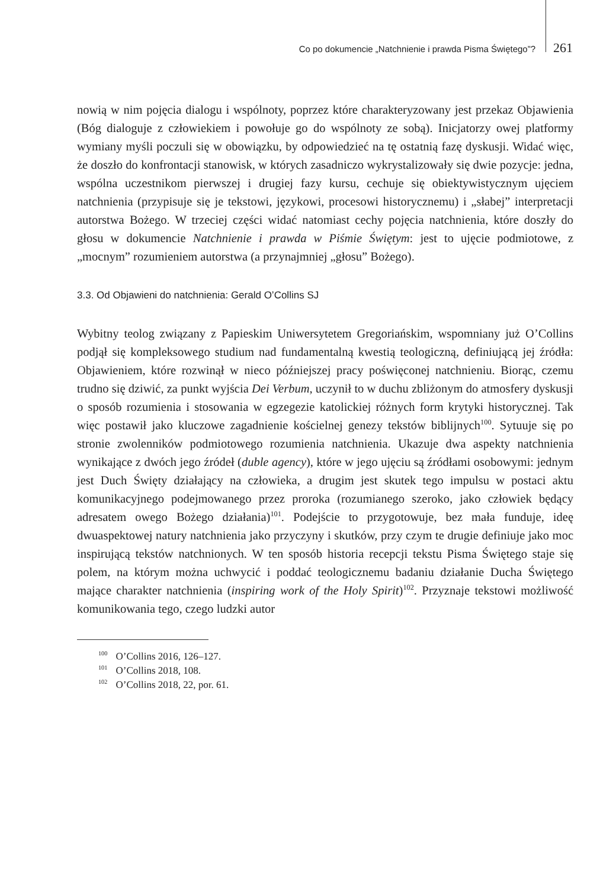Co po dokumencie „Natchnienie i prawda Pisma Świętego”? 261
nowią w nim pojęcia dialogu i wspólnoty, poprzez które charakteryzowany jest przekaz Objawienia (Bóg dialoguje z człowiekiem i powołuje go do wspólnoty ze sobą). Inicjatorzy owej platformy wymiany myśli poczuli się w obowiązku, by odpowiedzieć na tę ostatnią fazę dyskusji. Widać więc, że doszło do konfrontacji stanowisk, w których zasadniczo wykrystalizowały się dwie pozycje: jedna, wspólna uczestnikom pierwszej i drugiej fazy kursu, cechuje się obiektywistycznym ujęciem natchnienia (przypisuje się je tekstowi, językowi, procesowi historycznemu) i „słabej” interpretacji autorstwa Bożego. W trzeciej części widać natomiast cechy pojęcia natchnienia, które doszły do głosu w dokumencie Natchnienie i prawda w Piśmie Świętym: jest to ujęcie podmiotowe, z „mocnym” rozumieniem autorstwa (a przynajmniej „głosu” Bożego).
3.3. Od Objawieni do natchnienia: Gerald O’Collins SJ
Wybitny teolog związany z Papieskim Uniwersytetem Gregoriańskim, wspomniany już O’Collins podjął się kompleksowego studium nad fundamentalną kwestią teologiczną, definiującą jej źródła: Objawieniem, które rozwinął w nieco późniejszej pracy poświęconej natchnieniu. Biorąc, czemu trudno się dziwić, za punkt wyjścia Dei Verbum, uczynił to w duchu zbliżonym do atmosfery dyskusji o sposób rozumienia i stosowania w egzegezie katolickiej różnych form krytyki historycznej. Tak więc postawił jako kluczowe zagadnienie kościelnej genezy tekstów biblijnych<sup>100</sup>. Sytuuje się po stronie zwolenników podmiotowego rozumienia natchnienia. Ukazuje dwa aspekty natchnienia wynikające z dwóch jego źródeł (duble agency), które w jego ujęciu są źródłami osobowymi: jednym jest Duch Święty działający na człowieka, a drugim jest skutek tego impulsu w postaci aktu komunikacyjnego podejmowanego przez proroka (rozumianego szeroko, jako człowiek będący adresatem owego Bożego działania)<sup>101</sup>. Podejście to przygotowuje, bez mała funduje, ideę dwuaspektowej natury natchnienia jako przyczyny i skutków, przy czym te drugie definiuje jako moc inspirującą tekstów natchnionych. W ten sposób historia recepcji tekstu Pisma Świętego staje się polem, na którym można uchwycić i poddać teologicznemu badaniu działanie Ducha Świętego mające charakter natchnienia (inspiring work of the Holy Spirit)<sup>102</sup>. Przyznaje tekstowi możliwość komunikowania tego, czego ludzki autor
<sup>100</sup> O’Collins 2016, 126–127.
<sup>101</sup> O’Collins 2018, 108.
<sup>102</sup> O’Collins 2018, 22, por. 61.